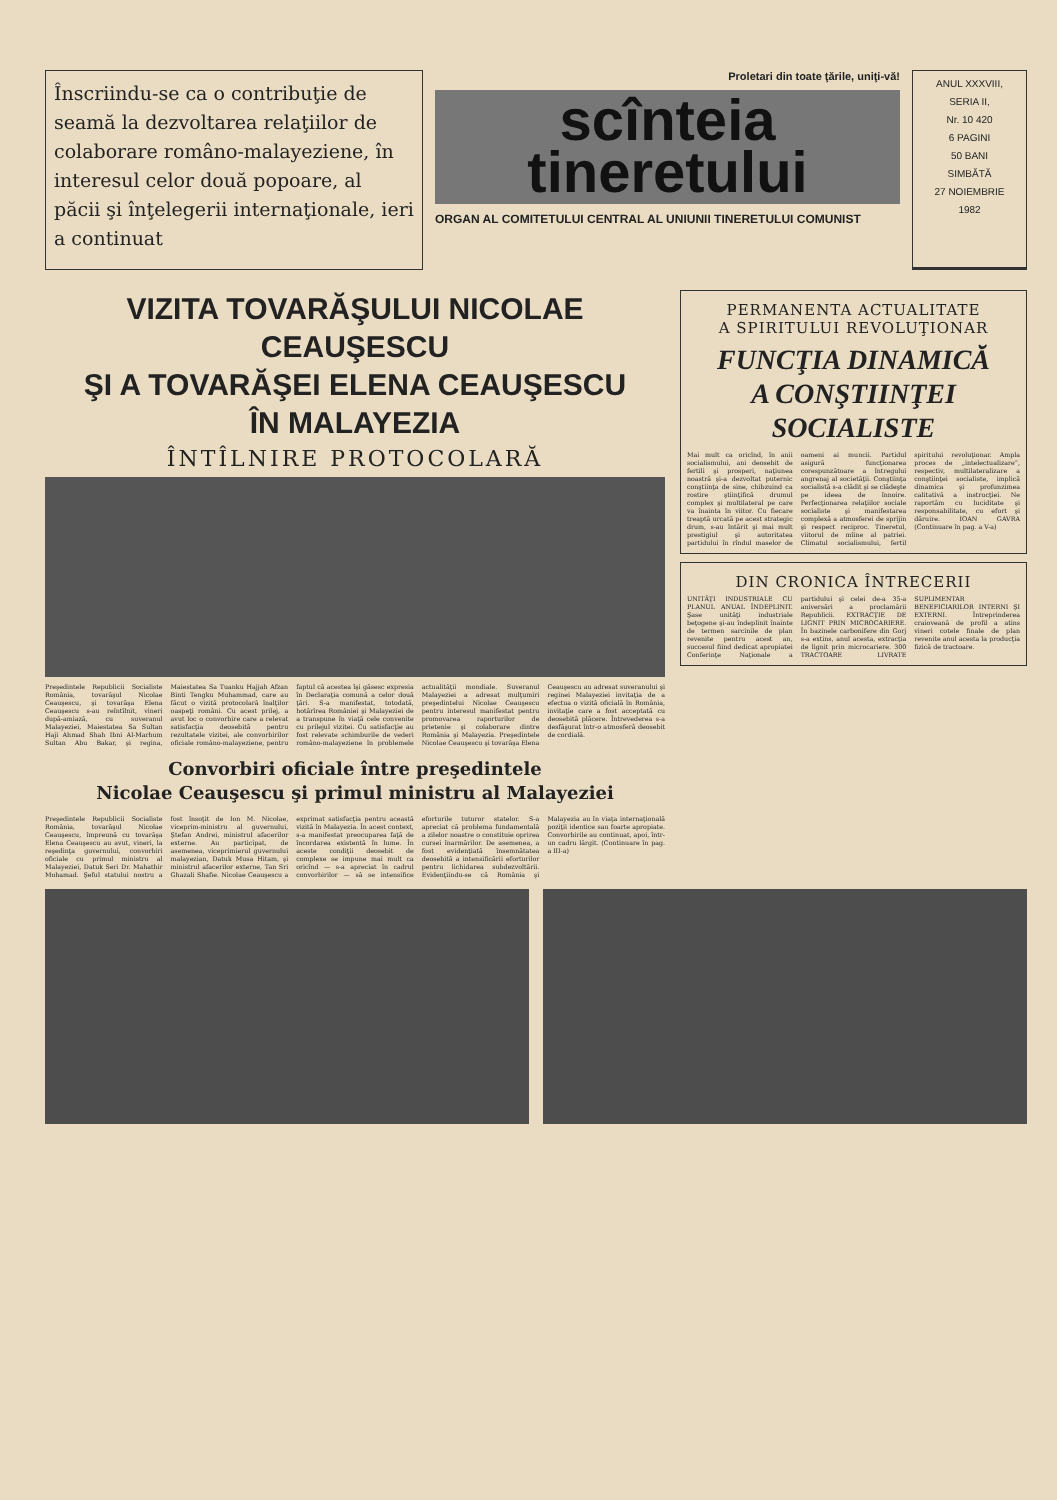Înscriindu-se ca o contribuţie de seamă la dezvoltarea relaţiilor de colaborare româno-malayeziene, în interesul celor două popoare, al păcii şi înţelegerii internaţionale, ieri a continuat
Proletari din toate ţările, uniţi-vă!
scînteia
tineretului
ORGAN AL COMITETULUI CENTRAL AL UNIUNII TINERETULUI COMUNIST
ANUL XXXVIII,
SERIA II,
Nr. 10 420
6 PAGINI
50 BANI
SIMBĂTĂ
27 NOIEMBRIE
1982
VIZITA TOVARĂŞULUI NICOLAE CEAUŞESCU
ŞI A TOVARĂŞEI ELENA CEAUŞESCU
ÎN MALAYEZIA
ÎNTÎLNIRE PROTOCOLARĂ
Preşedintele Republicii Socialiste România, tovarăşul Nicolae Ceauşescu, şi tovarăşa Elena Ceauşescu s-au reîntîlnit, vineri după-amiază, cu suveranul Malayeziei, Maiestatea Sa Sultan Haji Ahmad Shah Ibni Al-Marhum Sultan Abu Bakar, şi regina, Maiestatea Sa Tuanku Hajjah Afzan Binti Tengku Muhammad, care au făcut o vizită protocolară înalţilor oaspeţi români. Cu acest prilej, a avut loc o convorbire care a relevat satisfacţia deosebită pentru rezultatele vizitei, ale convorbirilor oficiale româno-malayeziene, pentru faptul că acestea îşi găsesc expresia în Declaraţia comună a celor două ţări. S-a manifestat, totodată, hotărîrea României şi Malayeziei de a transpune în viaţă cele convenite cu prilejul vizitei. Cu satisfacţie au fost relevate schimburile de vederi româno-malayeziene în problemele actualităţii mondiale. Suveranul Malayeziei a adresat mulţumiri preşedintelui Nicolae Ceauşescu pentru interesul manifestat pentru promovarea raporturilor de prietenie şi colaborare dintre România şi Malayezia. Preşedintele Nicolae Ceauşescu şi tovarăşa Elena Ceauşescu au adresat suveranului şi reginei Malayeziei invitaţia de a efectua o vizită oficială în România, invitaţie care a fost acceptată cu deosebită plăcere. Întrevederea s-a desfăşurat într-o atmosferă deosebit de cordială.
Convorbiri oficiale între preşedintele
Nicolae Ceauşescu şi primul ministru al Malayeziei
Preşedintele Republicii Socialiste România, tovarăşul Nicolae Ceauşescu, împreună cu tovarăşa Elena Ceauşescu au avut, vineri, la reşedinţa guvernului, convorbiri oficiale cu primul ministru al Malayeziei, Datuk Seri Dr. Mahathir Mohamad. Şeful statului nostru a fost însoţit de Ion M. Nicolae, viceprim-ministru al guvernului, Ştefan Andrei, ministrul afacerilor externe. Au participat, de asemenea, viceprimierul guvernului malayezian, Datuk Musa Hitam, şi ministrul afacerilor externe, Tan Sri Ghazali Shafie. Nicolae Ceauşescu a exprimat satisfacţia pentru această vizită în Malayezia. În acest context, s-a manifestat preocuparea faţă de încordarea existentă în lume. În aceste condiţii deosebit de complexe se impune mai mult ca oricînd — s-a apreciat în cadrul convorbirilor — să se intensifice eforturile tuturor statelor. S-a apreciat că problema fundamentală a zilelor noastre o constituie oprirea cursei înarmărilor. De asemenea, a fost evidenţiată însemnătatea deosebită a intensificării eforturilor pentru lichidarea subdezvoltării. Evidenţiindu-se că România şi Malayezia au în viaţa internaţională poziţii identice sau foarte apropiate. Convorbirile au continuat, apoi, într-un cadru lărgit. (Continuare în pag. a III-a)
PERMANENTA ACTUALITATE
A SPIRITULUI REVOLUŢIONAR
FUNCŢIA DINAMICĂ
A CONŞTIINŢEI SOCIALISTE
Mai mult ca oricînd, în anii socialismului, ani deosebit de fertili şi prosperi, naţiunea noastră şi-a dezvoltat puternic conştiinţa de sine, chibzuind ca rostire ştiinţifică drumul complex şi multilateral pe care va înainta în viitor. Cu fiecare treaptă urcată pe acest strategic drum, s-au întărit şi mai mult prestigiul şi autoritatea partidului în rîndul maselor de oameni ai muncii. Partidul asigură funcţionarea corespunzătoare a întregului angrenaj al societăţii. Conştiinţa socialistă s-a clădit şi se clădeşte pe ideea de înnoire. Perfecţionarea relaţiilor sociale socialiste şi manifestarea complexă a atmosferei de sprijin şi respect reciproc. Tineretul, viitorul de mîine al patriei. Climatul socialismului, fertil spiritului revoluţionar. Ampla proces de „intelectualizare”, respectiv, multilateralizare a conştiinţei socialiste, implică dinamica şi profunzimea calitativă a instrucţiei. Ne raportăm cu luciditate şi responsabilitate, cu efort şi dăruire. IOAN GAVRA (Continuare în pag. a V-a)
DIN CRONICA ÎNTRECERII
UNITĂŢI INDUSTRIALE CU PLANUL ANUAL ÎNDEPLINIT. Şase unităţi industriale beţogene şi-au îndeplinit înainte de termen sarcinile de plan revenite pentru acest an, succesul fiind dedicat apropiatei Conferinţe Naţionale a partidului şi celei de-a 35-a aniversări a proclamării Republicii. EXTRACŢIE DE LIGNIT PRIN MICROCARIERE. În bazinele carbonifere din Gorj s-a extins, anul acesta, extracţia de lignit prin microcariere. 300 TRACTOARE LIVRATE SUPLIMENTAR BENEFICIARILOR INTERNI ŞI EXTERNI. Întreprinderea craioveană de profil a atins vineri cotele finale de plan revenite anul acesta la producţia fizică de tractoare.